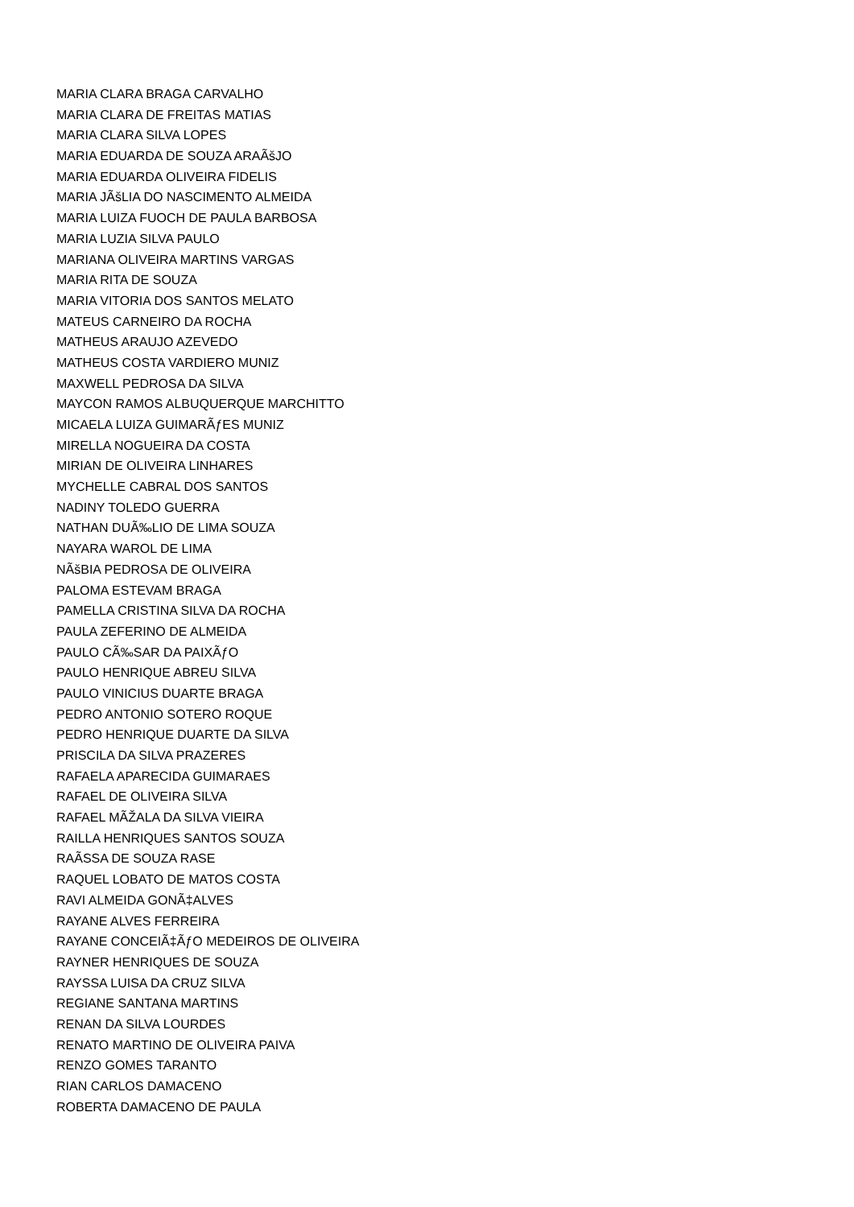MARIA CLARA BRAGA CARVALHO
MARIA CLARA DE FREITAS MATIAS
MARIA CLARA SILVA LOPES
MARIA EDUARDA DE SOUZA ARAÃšJO
MARIA EDUARDA OLIVEIRA FIDELIS
MARIA JÃšLIA DO NASCIMENTO ALMEIDA
MARIA LUIZA FUOCH DE PAULA BARBOSA
MARIA LUZIA SILVA PAULO
MARIANA OLIVEIRA MARTINS VARGAS
MARIA RITA DE SOUZA
MARIA VITORIA DOS SANTOS MELATO
MATEUS CARNEIRO DA ROCHA
MATHEUS ARAUJO AZEVEDO
MATHEUS COSTA VARDIERO MUNIZ
MAXWELL PEDROSA DA SILVA
MAYCON RAMOS ALBUQUERQUE MARCHITTO
MICAELA LUIZA GUIMARÃƒES MUNIZ
MIRELLA NOGUEIRA DA COSTA
MIRIAN DE OLIVEIRA LINHARES
MYCHELLE CABRAL DOS SANTOS
NADINY TOLEDO GUERRA
NATHAN DUÃ‰LIO DE LIMA SOUZA
NAYARA WAROL DE LIMA
NÃšBIA PEDROSA DE OLIVEIRA
PALOMA ESTEVAM BRAGA
PAMELLA CRISTINA SILVA DA ROCHA
PAULA ZEFERINO DE ALMEIDA
PAULO CÃ‰SAR DA PAIXÃƒO
PAULO HENRIQUE ABREU SILVA
PAULO VINICIUS DUARTE BRAGA
PEDRO ANTONIO SOTERO ROQUE
PEDRO HENRIQUE DUARTE DA SILVA
PRISCILA DA SILVA PRAZERES
RAFAELA APARECIDA GUIMARAES
RAFAEL DE OLIVEIRA SILVA
RAFAEL MÃŽALA DA SILVA VIEIRA
RAILLA HENRIQUES SANTOS SOUZA
RAÃSSA DE SOUZA RASE
RAQUEL LOBATO DE MATOS COSTA
RAVI ALMEIDA GONÃ‡ALVES
RAYANE ALVES FERREIRA
RAYANE CONCEIÃ‡ÃƒO MEDEIROS DE OLIVEIRA
RAYNER HENRIQUES DE SOUZA
RAYSSA LUISA DA CRUZ SILVA
REGIANE SANTANA MARTINS
RENAN DA SILVA LOURDES
RENATO MARTINO DE OLIVEIRA PAIVA
RENZO GOMES TARANTO
RIAN CARLOS DAMACENO
ROBERTA DAMACENO DE PAULA